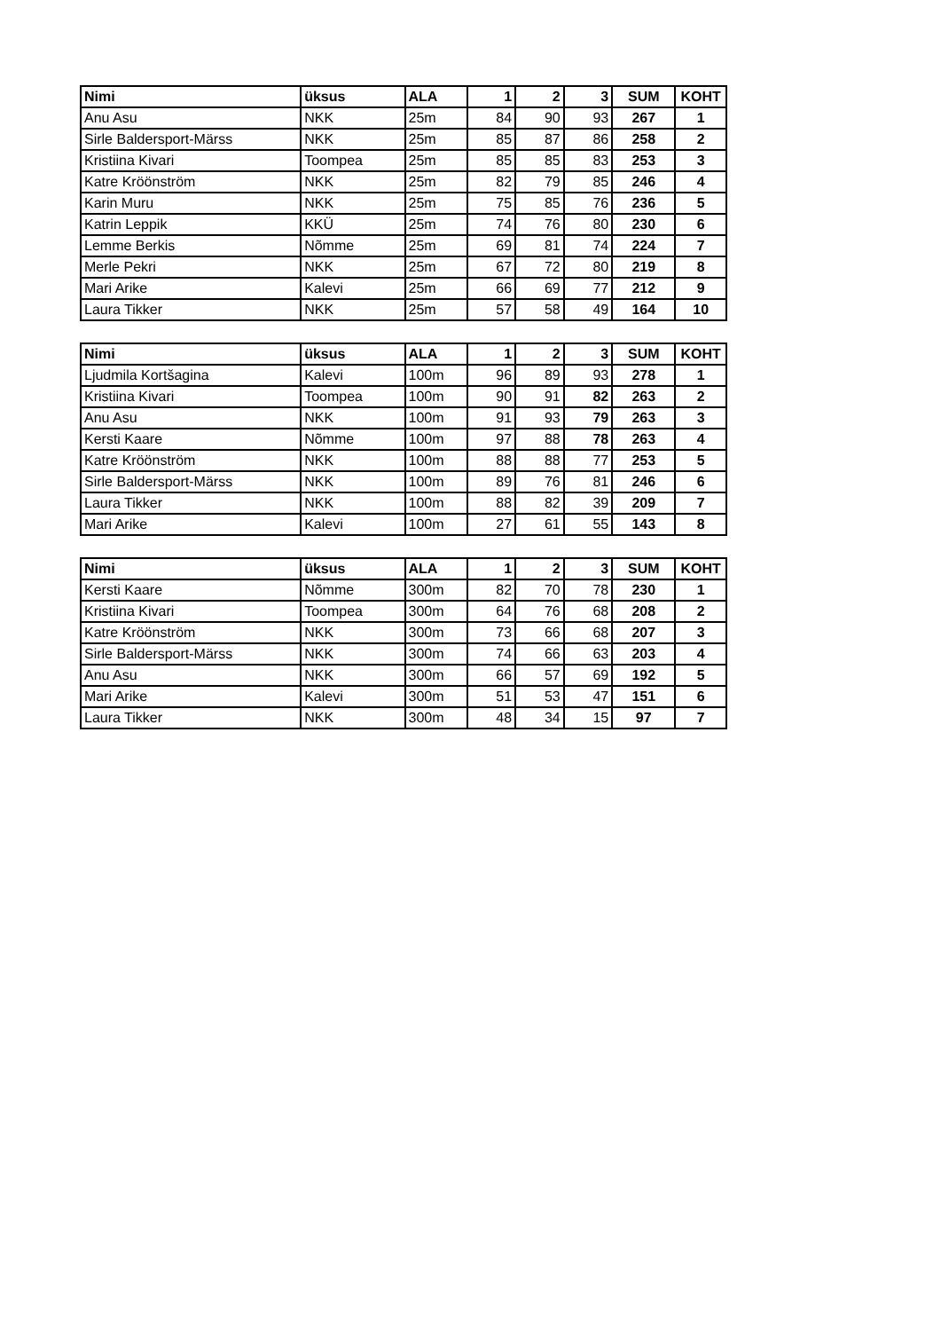| Nimi | üksus | ALA | 1 | 2 | 3 | SUM | KOHT |
| --- | --- | --- | --- | --- | --- | --- | --- |
| Anu Asu | NKK | 25m | 84 | 90 | 93 | 267 | 1 |
| Sirle Baldersport-Märss | NKK | 25m | 85 | 87 | 86 | 258 | 2 |
| Kristiina Kivari | Toompea | 25m | 85 | 85 | 83 | 253 | 3 |
| Katre Kröönström | NKK | 25m | 82 | 79 | 85 | 246 | 4 |
| Karin Muru | NKK | 25m | 75 | 85 | 76 | 236 | 5 |
| Katrin Leppik | KKÜ | 25m | 74 | 76 | 80 | 230 | 6 |
| Lemme Berkis | Nõmme | 25m | 69 | 81 | 74 | 224 | 7 |
| Merle Pekri | NKK | 25m | 67 | 72 | 80 | 219 | 8 |
| Mari Arike | Kalevi | 25m | 66 | 69 | 77 | 212 | 9 |
| Laura Tikker | NKK | 25m | 57 | 58 | 49 | 164 | 10 |
| Nimi | üksus | ALA | 1 | 2 | 3 | SUM | KOHT |
| --- | --- | --- | --- | --- | --- | --- | --- |
| Ljudmila Kortšagina | Kalevi | 100m | 96 | 89 | 93 | 278 | 1 |
| Kristiina Kivari | Toompea | 100m | 90 | 91 | 82 | 263 | 2 |
| Anu Asu | NKK | 100m | 91 | 93 | 79 | 263 | 3 |
| Kersti Kaare | Nõmme | 100m | 97 | 88 | 78 | 263 | 4 |
| Katre Kröönström | NKK | 100m | 88 | 88 | 77 | 253 | 5 |
| Sirle Baldersport-Märss | NKK | 100m | 89 | 76 | 81 | 246 | 6 |
| Laura Tikker | NKK | 100m | 88 | 82 | 39 | 209 | 7 |
| Mari Arike | Kalevi | 100m | 27 | 61 | 55 | 143 | 8 |
| Nimi | üksus | ALA | 1 | 2 | 3 | SUM | KOHT |
| --- | --- | --- | --- | --- | --- | --- | --- |
| Kersti Kaare | Nõmme | 300m | 82 | 70 | 78 | 230 | 1 |
| Kristiina Kivari | Toompea | 300m | 64 | 76 | 68 | 208 | 2 |
| Katre Kröönström | NKK | 300m | 73 | 66 | 68 | 207 | 3 |
| Sirle Baldersport-Märss | NKK | 300m | 74 | 66 | 63 | 203 | 4 |
| Anu Asu | NKK | 300m | 66 | 57 | 69 | 192 | 5 |
| Mari Arike | Kalevi | 300m | 51 | 53 | 47 | 151 | 6 |
| Laura Tikker | NKK | 300m | 48 | 34 | 15 | 97 | 7 |